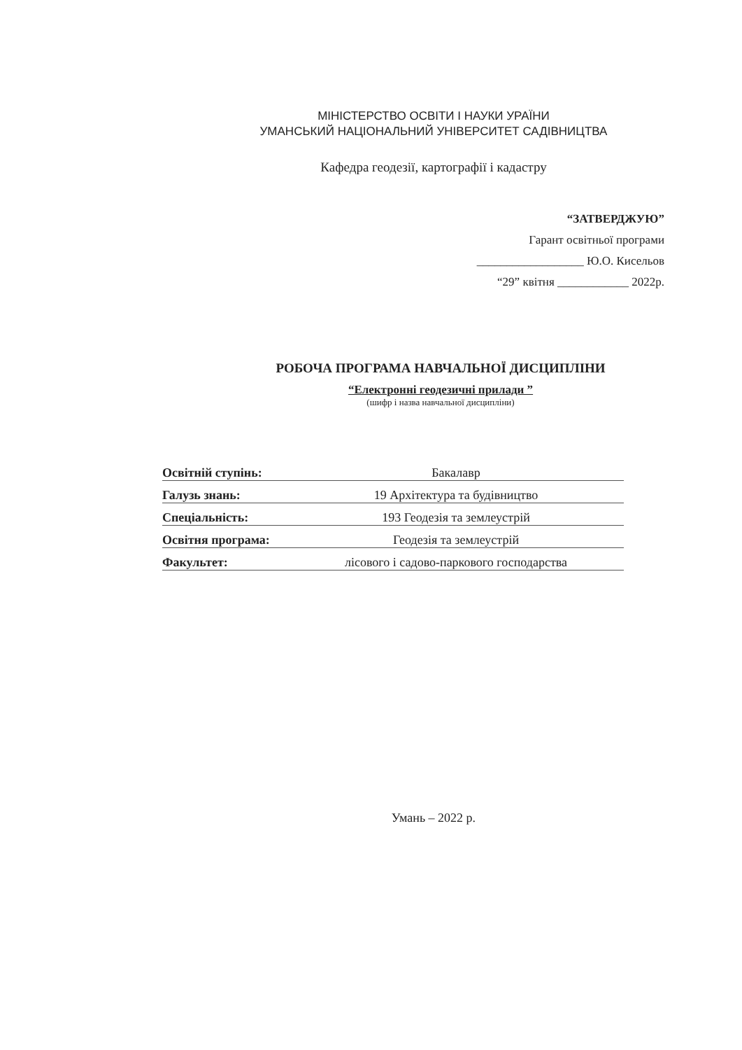МІНІСТЕРСТВО ОСВІТИ І НАУКИ УРАЇНИ
УМАНСЬКИЙ НАЦІОНАЛЬНИЙ УНІВЕРСИТЕТ САДІВНИЦТВА
Кафедра геодезії, картографії і кадастру
“ЗАТВЕРДЖУЮ”
Гарант освітньої програми
__________________ Ю.О. Кисельов
“29” квітня ____________ 2022р.
РОБОЧА ПРОГРАМА НАВЧАЛЬНОЇ ДИСЦИПЛІНИ
“Електронні геодезичні прилади ”
(шифр і назва навчальної дисципліни)
Освітній ступінь: Бакалавр
Галузь знань: 19 Архітектура та будівництво
Спеціальність: 193 Геодезія та землеустрій
Освітня програма: Геодезія та землеустрій
Факультет: лісового і садово-паркового господарства
Умань – 2022 р.